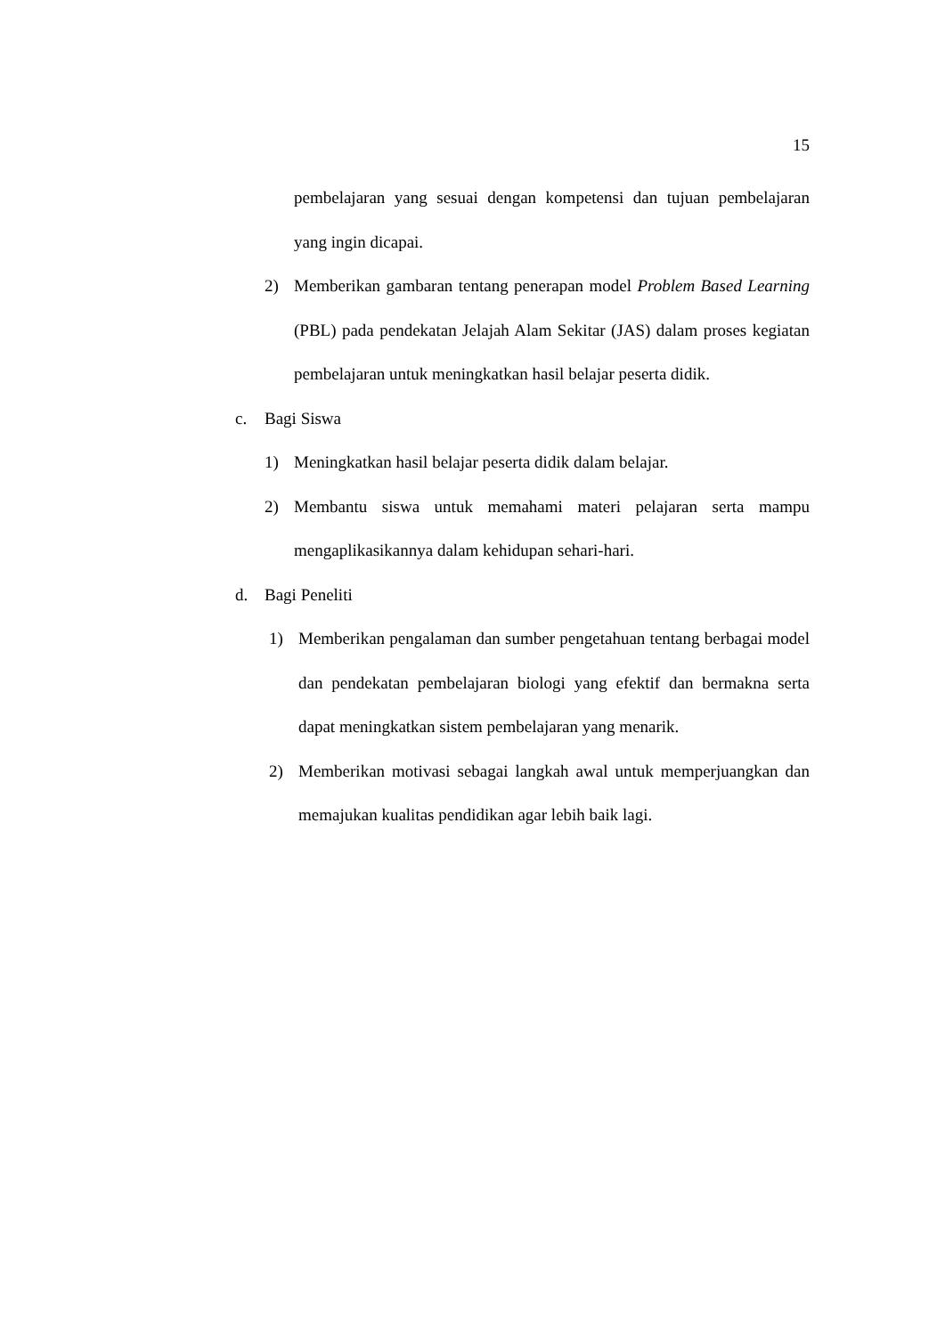15
pembelajaran yang sesuai dengan kompetensi dan tujuan pembelajaran yang ingin dicapai.
2) Memberikan gambaran tentang penerapan model Problem Based Learning (PBL) pada pendekatan Jelajah Alam Sekitar (JAS) dalam proses kegiatan pembelajaran untuk meningkatkan hasil belajar peserta didik.
c. Bagi Siswa
1) Meningkatkan hasil belajar peserta didik dalam belajar.
2) Membantu siswa untuk memahami materi pelajaran serta mampu mengaplikasikannya dalam kehidupan sehari-hari.
d. Bagi Peneliti
1) Memberikan pengalaman dan sumber pengetahuan tentang berbagai model dan pendekatan pembelajaran biologi yang efektif dan bermakna serta dapat meningkatkan sistem pembelajaran yang menarik.
2) Memberikan motivasi sebagai langkah awal untuk memperjuangkan dan memajukan kualitas pendidikan agar lebih baik lagi.